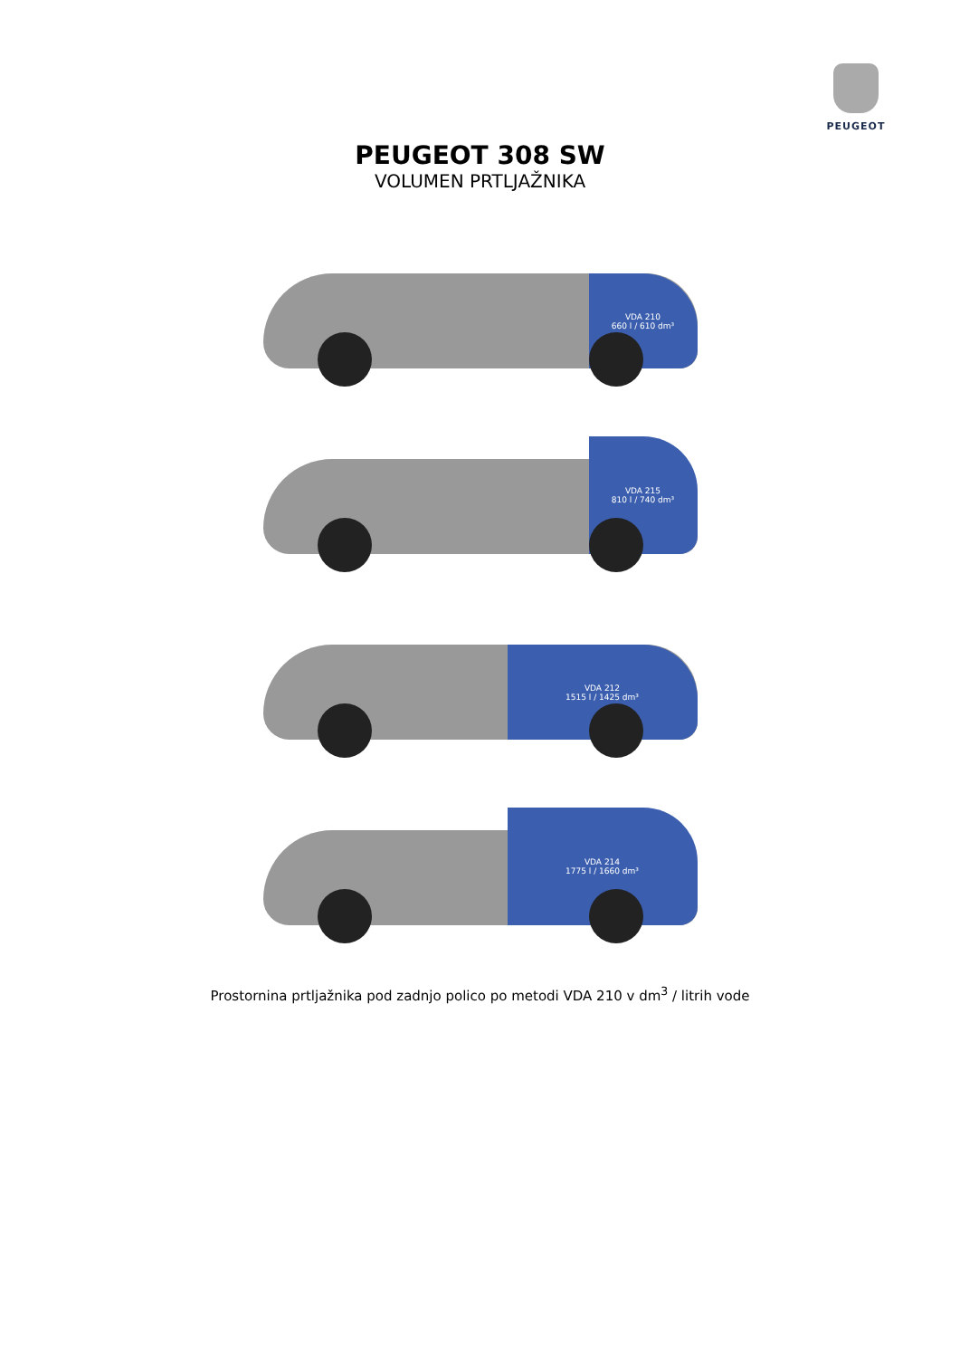PEUGEOT
PEUGEOT 308 SW
VOLUMEN PRTLJAŽNIKA
VDA 210
660 l / 610 dm³
VDA 215
810 l / 740 dm³
VDA 212
1515 l / 1425 dm³
VDA 214
1775 l / 1660 dm³
Prostornina prtljažnika pod zadnjo polico po metodi VDA 210 v dm<sup>3</sup> / litrih vode